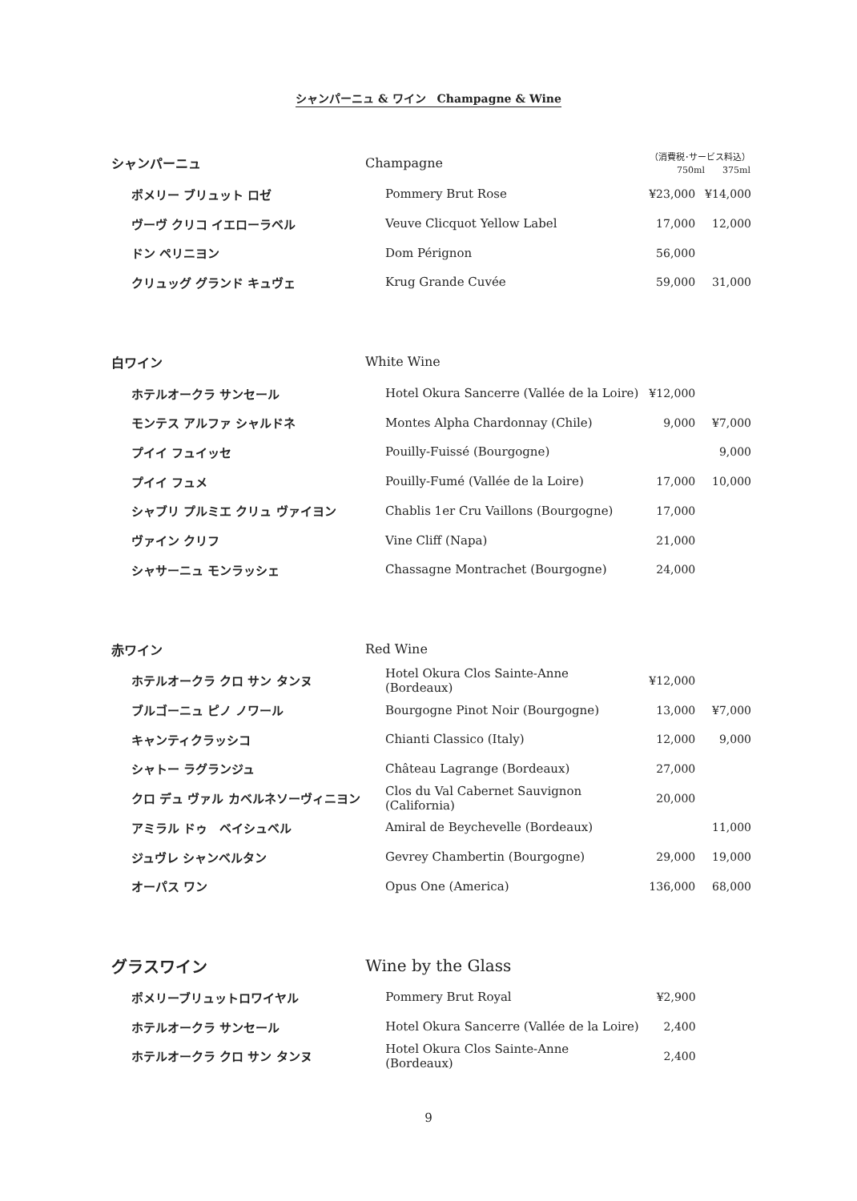シャンパーニュ & ワイン　Champagne & Wine
| シャンパーニュ | Champagne | （消費税･サービス料込） 750ml 375ml | |
| --- | --- | --- | --- |
| ポメリー ブリュット ロゼ | Pommery Brut Rose | ¥23,000 | ¥14,000 |
| ヴーヴ クリコ イエローラベル | Veuve Clicquot Yellow Label | 17,000 | 12,000 |
| ドン ペリニヨン | Dom Pérignon | 56,000 | |
| クリュッグ グランド キュヴェ | Krug Grande Cuvée | 59,000 | 31,000 |
| 白ワイン | White Wine | | |
| --- | --- | --- | --- |
| ホテルオークラ サンセール | Hotel Okura Sancerre (Vallée de la Loire) | ¥12,000 | |
| モンテス アルファ シャルドネ | Montes Alpha Chardonnay (Chile) | 9,000 | ¥7,000 |
| プイイ フュイッセ | Pouilly-Fuissé (Bourgogne) | | 9,000 |
| プイイ フュメ | Pouilly-Fumé (Vallée de la Loire) | 17,000 | 10,000 |
| シャブリ プルミエ クリュ ヴァイヨン | Chablis 1er Cru Vaillons (Bourgogne) | 17,000 | |
| ヴァイン クリフ | Vine Cliff (Napa) | 21,000 | |
| シャサーニュ モンラッシェ | Chassagne Montrachet (Bourgogne) | 24,000 | |
| 赤ワイン | Red Wine | | |
| --- | --- | --- | --- |
| ホテルオークラ クロ サン タンヌ | Hotel Okura Clos Sainte-Anne (Bordeaux) | ¥12,000 | |
| ブルゴーニュ ピノ ノワール | Bourgogne Pinot Noir (Bourgogne) | 13,000 | ¥7,000 |
| キャンティクラッシコ | Chianti Classico (Italy) | 12,000 | 9,000 |
| シャトー ラグランジュ | Château Lagrange (Bordeaux) | 27,000 | |
| クロ デュ ヴァル カベルネソーヴィニヨン | Clos du Val Cabernet Sauvignon (California) | 20,000 | |
| アミラル ドゥ ベイシュベル | Amiral de Beychevelle (Bordeaux) | | 11,000 |
| ジュヴレ シャンベルタン | Gevrey Chambertin (Bourgogne) | 29,000 | 19,000 |
| オーパス ワン | Opus One (America) | 136,000 | 68,000 |
| グラスワイン | Wine by the Glass | | |
| --- | --- | --- | --- |
| ポメリーブリュットロワイヤル | Pommery Brut Royal | ¥2,900 | |
| ホテルオークラ サンセール | Hotel Okura Sancerre (Vallée de la Loire) | 2,400 | |
| ホテルオークラ クロ サン タンヌ | Hotel Okura Clos Sainte-Anne (Bordeaux) | 2,400 | |
9